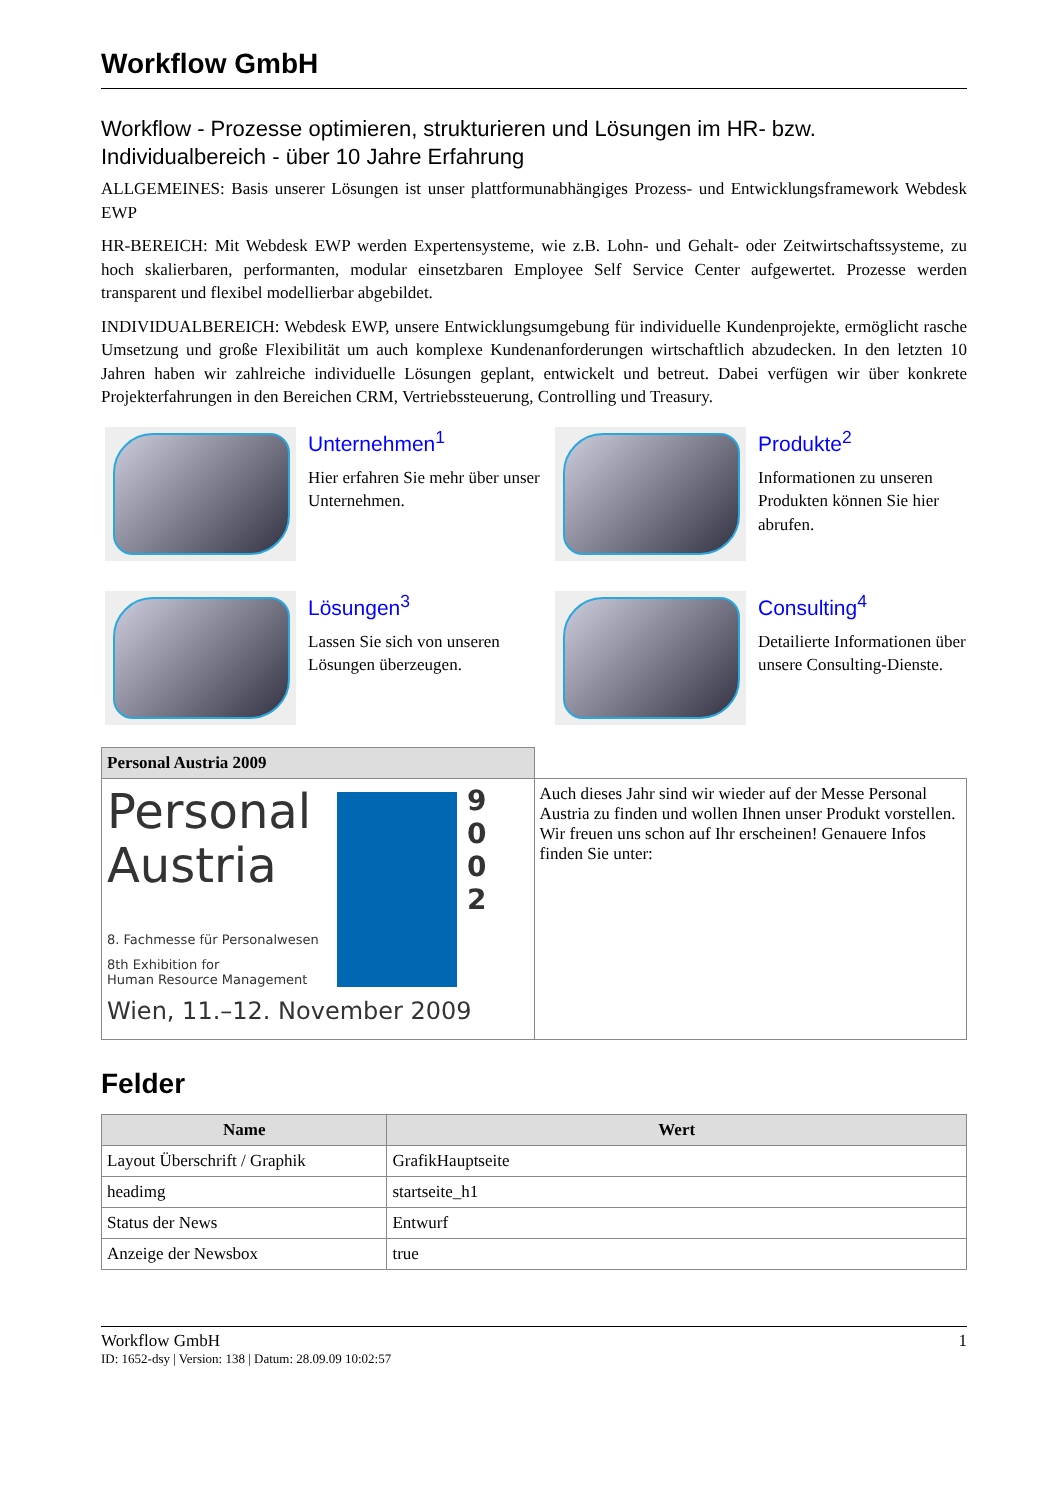Workflow GmbH
Workflow - Prozesse optimieren, strukturieren und Lösungen im HR- bzw. Individualbereich - über 10 Jahre Erfahrung
ALLGEMEINES: Basis unserer Lösungen ist unser plattformunabhängiges Prozess- und Entwicklungsframework Webdesk EWP
HR-BEREICH: Mit Webdesk EWP werden Expertensysteme, wie z.B. Lohn- und Gehalt- oder Zeitwirtschaftssysteme, zu hoch skalierbaren, performanten, modular einsetzbaren Employee Self Service Center aufgewertet. Prozesse werden transparent und flexibel modellierbar abgebildet.
INDIVIDUALBEREICH: Webdesk EWP, unsere Entwicklungsumgebung für individuelle Kundenprojekte, ermöglicht rasche Umsetzung und große Flexibilität um auch komplexe Kundenanforderungen wirtschaftlich abzudecken. In den letzten 10 Jahren haben wir zahlreiche individuelle Lösungen geplant, entwickelt und betreut. Dabei verfügen wir über konkrete Projekterfahrungen in den Bereichen CRM, Vertriebssteuerung, Controlling und Treasury.
Unternehmen<sup>1</sup>
Hier erfahren Sie mehr über unser Unternehmen.
Produkte<sup>2</sup>
Informationen zu unseren Produkten können Sie hier abrufen.
Lösungen<sup>3</sup>
Lassen Sie sich von unseren Lösungen überzeugen.
Consulting<sup>4</sup>
Detailierte Informationen über unsere Consulting-Dienste.
| Personal Austria 2009 | |
| Personal Austria 8. Fachmesse für Personalwesen 8th Exhibition for Human Resource Management Wien, 11.–12. November 2009 9 0 0 2 | Auch dieses Jahr sind wir wieder auf der Messe Personal Austria zu finden und wollen Ihnen unser Produkt vorstellen. Wir freuen uns schon auf Ihr erscheinen! Genauere Infos finden Sie unter: |
Felder
| Name | Wert |
| --- | --- |
| Layout Überschrift / Graphik | GrafikHauptseite |
| headimg | startseite_h1 |
| Status der News | Entwurf |
| Anzeige der Newsbox | true |
Workflow GmbH 1
ID: 1652-dsy | Version: 138 | Datum: 28.09.09 10:02:57